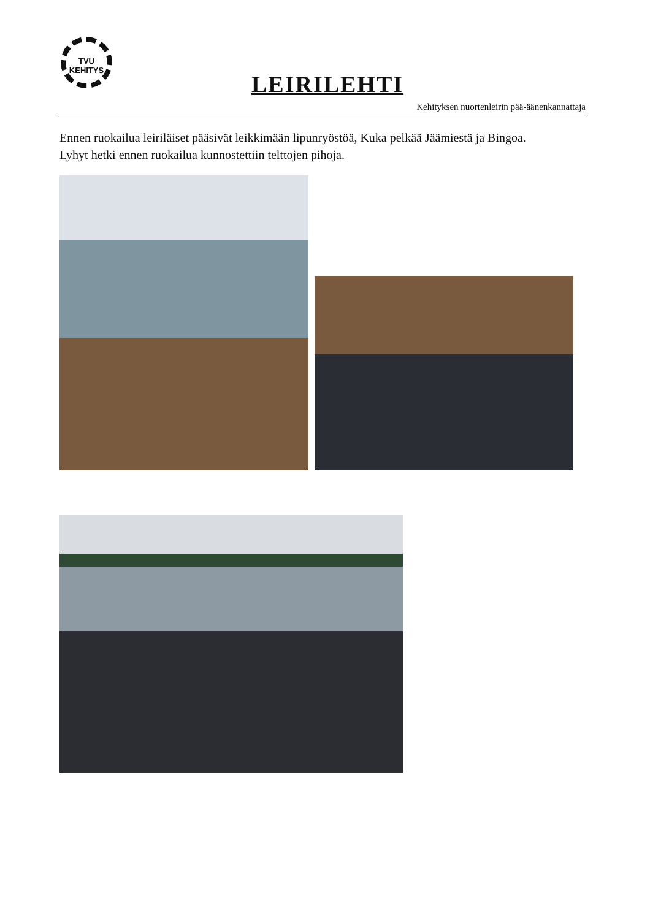TVU
KEHITYS
LEIRILEHTI
Kehityksen nuortenleirin pää-äänenkannattaja
Ennen ruokailua leiriläiset pääsivät leikkimään lipunryöstöä, Kuka pelkää Jäämiestä ja Bingoa.
Lyhyt hetki ennen ruokailua kunnostettiin telttojen pihoja.